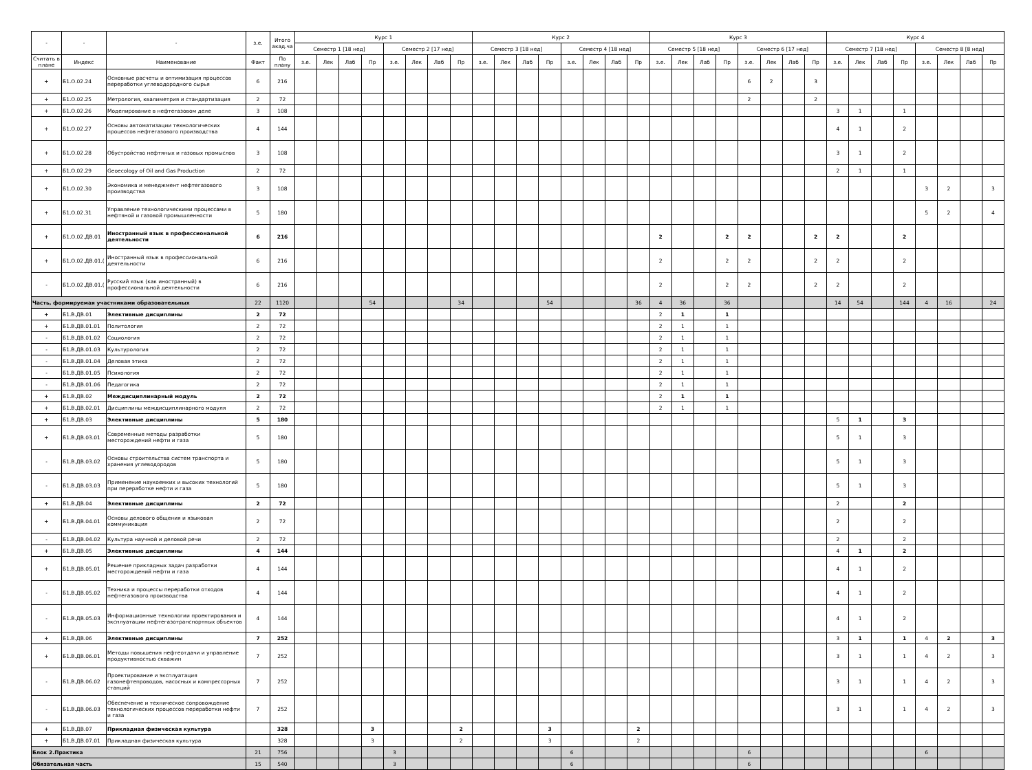| - | - | - | з.е. | Итого акад.ча | Курс 1 | | | | | | | | Курс 2 | | | | | | | | Курс 3 | | | | | | | | Курс 4 | | | | | | | |
| --- | --- | --- | --- | --- | --- | --- | --- | --- | --- | --- | --- | --- | --- | --- | --- | --- | --- | --- | --- | --- | --- | --- | --- | --- | --- | --- | --- | --- | --- | --- | --- | --- | --- | --- | --- | --- |
| | | | | | Семестр 1 [18 нед] | | | | Семестр 2 [17 нед] | | | | Семестр 3 [18 нед] | | | | Семестр 4 [18 нед] | | | | Семестр 5 [18 нед] | | | | Семестр 6 [17 нед] | | | | Семестр 7 [18 нед] | | | | Семестр 8 [8 нед] | | | |
| Считать в плане | Индекс | Наименование | Факт | По плану | з.е. | Лек | Лаб | Пр | з.е. | Лек | Лаб | Пр | з.е. | Лек | Лаб | Пр | з.е. | Лек | Лаб | Пр | з.е. | Лек | Лаб | Пр | з.е. | Лек | Лаб | Пр | з.е. | Лек | Лаб | Пр | з.е. | Лек | Лаб | Пр |
| + | Б1.О.02.24 | Основные расчеты и оптимизация процессов переработки углеводородного сырья | 6 | 216 | | | | | | | | | | | | | | | | | | | | | 6 | 2 | | 3 | | | | | | | | |
| + | Б1.О.02.25 | Метрология, квалиметрия и стандартизация | 2 | 72 | | | | | | | | | | | | | | | | | | | | | 2 | | | 2 | | | | | | | | |
| + | Б1.О.02.26 | Моделирование в нефтегазовом деле | 3 | 108 | | | | | | | | | | | | | | | | | | | | | | | | | 3 | 1 | | 1 | | | | |
| + | Б1.О.02.27 | Основы автоматизации технологических процессов нефтегазового производства | 4 | 144 | | | | | | | | | | | | | | | | | | | | | | | | | 4 | 1 | | 2 | | | | |
| + | Б1.О.02.28 | Обустройство нефтяных и газовых промыслов | 3 | 108 | | | | | | | | | | | | | | | | | | | | | | | | | 3 | 1 | | 2 | | | | |
| + | Б1.О.02.29 | Geoecology of Oil and Gas Production | 2 | 72 | | | | | | | | | | | | | | | | | | | | | | | | | 2 | 1 | | 1 | | | | |
| + | Б1.О.02.30 | Экономика и менеджмент нефтегазового производства | 3 | 108 | | | | | | | | | | | | | | | | | | | | | | | | | | | | | 3 | 2 | | 3 |
| + | Б1.О.02.31 | Управление технологическими процессами в нефтяной и газовой промышленности | 5 | 180 | | | | | | | | | | | | | | | | | | | | | | | | | | | | | 5 | 2 | | 4 |
| + | Б1.О.02.ДВ.01 | Иностранный язык в профессиональной деятельности | 6 | 216 | | | | | | | | | | | | | | | | | 2 | | | 2 | 2 | | | 2 | 2 | | | 2 | | | | |
| + | Б1.О.02.ДВ.01.( | Иностранный язык в профессиональной деятельности | 6 | 216 | | | | | | | | | | | | | | | | | 2 | | | 2 | 2 | | | 2 | 2 | | | 2 | | | | |
| - | Б1.О.02.ДВ.01.( | Русский язык (как иностранный) в профессиональной деятельности | 6 | 216 | | | | | | | | | | | | | | | | | 2 | | | 2 | 2 | | | 2 | 2 | | | 2 | | | | |
| Часть, формируемая участниками образовательных | | | 22 | 1120 | | | | 54 | | | | 34 | | | | 54 | | | | 36 | 4 | 36 | | 36 | | | | | 14 | 54 | | 144 | 4 | 16 | | 24 |
| + | Б1.В.ДВ.01 | Элективные дисциплины | 2 | 72 | | | | | | | | | | | | | | | | | 2 | 1 | | 1 | | | | | | | | | | | | |
| + | Б1.В.ДВ.01.01 | Политология | 2 | 72 | | | | | | | | | | | | | | | | | 2 | 1 | | 1 | | | | | | | | | | | | |
| - | Б1.В.ДВ.01.02 | Социология | 2 | 72 | | | | | | | | | | | | | | | | | 2 | 1 | | 1 | | | | | | | | | | | | |
| - | Б1.В.ДВ.01.03 | Культурология | 2 | 72 | | | | | | | | | | | | | | | | | 2 | 1 | | 1 | | | | | | | | | | | | |
| - | Б1.В.ДВ.01.04 | Деловая этика | 2 | 72 | | | | | | | | | | | | | | | | | 2 | 1 | | 1 | | | | | | | | | | | | |
| - | Б1.В.ДВ.01.05 | Психология | 2 | 72 | | | | | | | | | | | | | | | | | 2 | 1 | | 1 | | | | | | | | | | | | |
| - | Б1.В.ДВ.01.06 | Педагогика | 2 | 72 | | | | | | | | | | | | | | | | | 2 | 1 | | 1 | | | | | | | | | | | | |
| + | Б1.В.ДВ.02 | Междисциплинарный модуль | 2 | 72 | | | | | | | | | | | | | | | | | 2 | 1 | | 1 | | | | | | | | | | | | |
| + | Б1.В.ДВ.02.01 | Дисциплины междисциплинарного модуля | 2 | 72 | | | | | | | | | | | | | | | | | 2 | 1 | | 1 | | | | | | | | | | | | |
| + | Б1.В.ДВ.03 | Элективные дисциплины | 5 | 180 | | | | | | | | | | | | | | | | | | | | | | | | | 5 | 1 | | 3 | | | | |
| + | Б1.В.ДВ.03.01 | Современные методы разработки месторождений нефти и газа | 5 | 180 | | | | | | | | | | | | | | | | | | | | | | | | | 5 | 1 | | 3 | | | | |
| - | Б1.В.ДВ.03.02 | Основы строительства систем транспорта и хранения углеводородов | 5 | 180 | | | | | | | | | | | | | | | | | | | | | | | | | 5 | 1 | | 3 | | | | |
| - | Б1.В.ДВ.03.03 | Применение наукоемких и высоких технологий при переработке нефти и газа | 5 | 180 | | | | | | | | | | | | | | | | | | | | | | | | | 5 | 1 | | 3 | | | | |
| + | Б1.В.ДВ.04 | Элективные дисциплины | 2 | 72 | | | | | | | | | | | | | | | | | | | | | | | | | 2 | | | 2 | | | | |
| + | Б1.В.ДВ.04.01 | Основы делового общения и языковая коммуникация | 2 | 72 | | | | | | | | | | | | | | | | | | | | | | | | | 2 | | | 2 | | | | |
| - | Б1.В.ДВ.04.02 | Культура научной и деловой речи | 2 | 72 | | | | | | | | | | | | | | | | | | | | | | | | | 2 | | | 2 | | | | |
| + | Б1.В.ДВ.05 | Элективные дисциплины | 4 | 144 | | | | | | | | | | | | | | | | | | | | | | | | | 4 | 1 | | 2 | | | | |
| + | Б1.В.ДВ.05.01 | Решение прикладных задач разработки месторождений нефти и газа | 4 | 144 | | | | | | | | | | | | | | | | | | | | | | | | | 4 | 1 | | 2 | | | | |
| - | Б1.В.ДВ.05.02 | Техника и процессы переработки отходов нефтегазового производства | 4 | 144 | | | | | | | | | | | | | | | | | | | | | | | | | 4 | 1 | | 2 | | | | |
| - | Б1.В.ДВ.05.03 | Информационные технологии проектирования и эксплуатации нефтегазотранспортных объектов | 4 | 144 | | | | | | | | | | | | | | | | | | | | | | | | | 4 | 1 | | 2 | | | | |
| + | Б1.В.ДВ.06 | Элективные дисциплины | 7 | 252 | | | | | | | | | | | | | | | | | | | | | | | | | 3 | 1 | | 1 | 4 | 2 | | 3 |
| + | Б1.В.ДВ.06.01 | Методы повышения нефтеотдачи и управление продуктивностью скважин | 7 | 252 | | | | | | | | | | | | | | | | | | | | | | | | | 3 | 1 | | 1 | 4 | 2 | | 3 |
| - | Б1.В.ДВ.06.02 | Проектирование и эксплуатация газонефтепроводов, насосных и компрессорных станций | 7 | 252 | | | | | | | | | | | | | | | | | | | | | | | | | 3 | 1 | | 1 | 4 | 2 | | 3 |
| - | Б1.В.ДВ.06.03 | Обеспечение и техническое сопровождение технологических процессов переработки нефти и газа | 7 | 252 | | | | | | | | | | | | | | | | | | | | | | | | | 3 | 1 | | 1 | 4 | 2 | | 3 |
| + | Б1.В.ДВ.07 | Прикладная физическая культура | | 328 | | | | 3 | | | | 2 | | | | 3 | | | | 2 | | | | | | | | | | | | | | | | |
| + | Б1.В.ДВ.07.01 | Прикладная физическая культура | | 328 | | | | 3 | | | | 2 | | | | 3 | | | | 2 | | | | | | | | | | | | | | | | |
| Блок 2.Практика | | | 21 | 756 | | | | | 3 | | | | | | | | 6 | | | | | | | | 6 | | | | | | | | 6 | | | |
| Обязательная часть | | | 15 | 540 | | | | | 3 | | | | | | | | 6 | | | | | | | | 6 | | | | | | | | | | | |